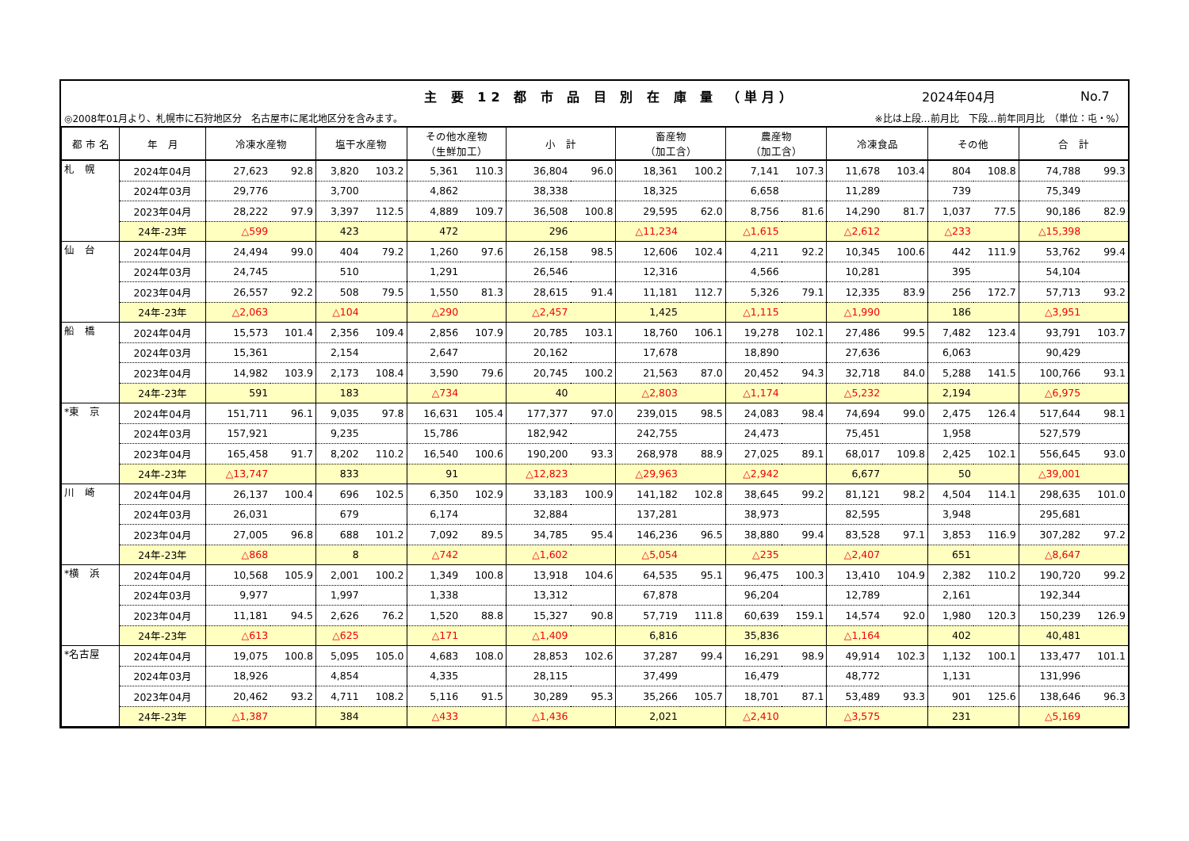主 要 12 都 市 品 目 別 在 庫 量 （単月）
2024年04月 No.7
◎2008年01月より、札幌市に石狩地区分　名古屋市に尾北地区分を含みます。 ※比は上段…前月比　下段…前年同月比　（単位：屯・%）
| 都 市 名 | 年 月 | 冷凍水産物 | | 塩干水産物 | | その他水産物 （生鮮加工） | | 小 計 | | 畜産物 （加工含） | | 農産物 （加工含） | | 冷凍食品 | | その他 | | 合 計 | |
| --- | --- | --- | --- | --- | --- | --- | --- | --- | --- | --- | --- | --- | --- | --- | --- | --- | --- | --- | --- |
| 札 幌 | 2024年04月 | 27,623 | 92.8 | 3,820 | 103.2 | 5,361 | 110.3 | 36,804 | 96.0 | 18,361 | 100.2 | 7,141 | 107.3 | 11,678 | 103.4 | 804 | 108.8 | 74,788 | 99.3 |
| | 2024年03月 | 29,776 | | 3,700 | | 4,862 | | 38,338 | | 18,325 | | 6,658 | | 11,289 | | 739 | | 75,349 | |
| | 2023年04月 | 28,222 | 97.9 | 3,397 | 112.5 | 4,889 | 109.7 | 36,508 | 100.8 | 29,595 | 62.0 | 8,756 | 81.6 | 14,290 | 81.7 | 1,037 | 77.5 | 90,186 | 82.9 |
| | 24年-23年 | △599 | | 423 | | 472 | | 296 | | △11,234 | | △1,615 | | △2,612 | | △233 | | △15,398 | |
| 仙 台 | 2024年04月 | 24,494 | 99.0 | 404 | 79.2 | 1,260 | 97.6 | 26,158 | 98.5 | 12,606 | 102.4 | 4,211 | 92.2 | 10,345 | 100.6 | 442 | 111.9 | 53,762 | 99.4 |
| | 2024年03月 | 24,745 | | 510 | | 1,291 | | 26,546 | | 12,316 | | 4,566 | | 10,281 | | 395 | | 54,104 | |
| | 2023年04月 | 26,557 | 92.2 | 508 | 79.5 | 1,550 | 81.3 | 28,615 | 91.4 | 11,181 | 112.7 | 5,326 | 79.1 | 12,335 | 83.9 | 256 | 172.7 | 57,713 | 93.2 |
| | 24年-23年 | △2,063 | | △104 | | △290 | | △2,457 | | 1,425 | | △1,115 | | △1,990 | | 186 | | △3,951 | |
| 船 橋 | 2024年04月 | 15,573 | 101.4 | 2,356 | 109.4 | 2,856 | 107.9 | 20,785 | 103.1 | 18,760 | 106.1 | 19,278 | 102.1 | 27,486 | 99.5 | 7,482 | 123.4 | 93,791 | 103.7 |
| | 2024年03月 | 15,361 | | 2,154 | | 2,647 | | 20,162 | | 17,678 | | 18,890 | | 27,636 | | 6,063 | | 90,429 | |
| | 2023年04月 | 14,982 | 103.9 | 2,173 | 108.4 | 3,590 | 79.6 | 20,745 | 100.2 | 21,563 | 87.0 | 20,452 | 94.3 | 32,718 | 84.0 | 5,288 | 141.5 | 100,766 | 93.1 |
| | 24年-23年 | 591 | | 183 | | △734 | | 40 | | △2,803 | | △1,174 | | △5,232 | | 2,194 | | △6,975 | |
| *東 京 | 2024年04月 | 151,711 | 96.1 | 9,035 | 97.8 | 16,631 | 105.4 | 177,377 | 97.0 | 239,015 | 98.5 | 24,083 | 98.4 | 74,694 | 99.0 | 2,475 | 126.4 | 517,644 | 98.1 |
| | 2024年03月 | 157,921 | | 9,235 | | 15,786 | | 182,942 | | 242,755 | | 24,473 | | 75,451 | | 1,958 | | 527,579 | |
| | 2023年04月 | 165,458 | 91.7 | 8,202 | 110.2 | 16,540 | 100.6 | 190,200 | 93.3 | 268,978 | 88.9 | 27,025 | 89.1 | 68,017 | 109.8 | 2,425 | 102.1 | 556,645 | 93.0 |
| | 24年-23年 | △13,747 | | 833 | | 91 | | △12,823 | | △29,963 | | △2,942 | | 6,677 | | 50 | | △39,001 | |
| 川 崎 | 2024年04月 | 26,137 | 100.4 | 696 | 102.5 | 6,350 | 102.9 | 33,183 | 100.9 | 141,182 | 102.8 | 38,645 | 99.2 | 81,121 | 98.2 | 4,504 | 114.1 | 298,635 | 101.0 |
| | 2024年03月 | 26,031 | | 679 | | 6,174 | | 32,884 | | 137,281 | | 38,973 | | 82,595 | | 3,948 | | 295,681 | |
| | 2023年04月 | 27,005 | 96.8 | 688 | 101.2 | 7,092 | 89.5 | 34,785 | 95.4 | 146,236 | 96.5 | 38,880 | 99.4 | 83,528 | 97.1 | 3,853 | 116.9 | 307,282 | 97.2 |
| | 24年-23年 | △868 | | 8 | | △742 | | △1,602 | | △5,054 | | △235 | | △2,407 | | 651 | | △8,647 | |
| *横 浜 | 2024年04月 | 10,568 | 105.9 | 2,001 | 100.2 | 1,349 | 100.8 | 13,918 | 104.6 | 64,535 | 95.1 | 96,475 | 100.3 | 13,410 | 104.9 | 2,382 | 110.2 | 190,720 | 99.2 |
| | 2024年03月 | 9,977 | | 1,997 | | 1,338 | | 13,312 | | 67,878 | | 96,204 | | 12,789 | | 2,161 | | 192,344 | |
| | 2023年04月 | 11,181 | 94.5 | 2,626 | 76.2 | 1,520 | 88.8 | 15,327 | 90.8 | 57,719 | 111.8 | 60,639 | 159.1 | 14,574 | 92.0 | 1,980 | 120.3 | 150,239 | 126.9 |
| | 24年-23年 | △613 | | △625 | | △171 | | △1,409 | | 6,816 | | 35,836 | | △1,164 | | 402 | | 40,481 | |
| *名古屋 | 2024年04月 | 19,075 | 100.8 | 5,095 | 105.0 | 4,683 | 108.0 | 28,853 | 102.6 | 37,287 | 99.4 | 16,291 | 98.9 | 49,914 | 102.3 | 1,132 | 100.1 | 133,477 | 101.1 |
| | 2024年03月 | 18,926 | | 4,854 | | 4,335 | | 28,115 | | 37,499 | | 16,479 | | 48,772 | | 1,131 | | 131,996 | |
| | 2023年04月 | 20,462 | 93.2 | 4,711 | 108.2 | 5,116 | 91.5 | 30,289 | 95.3 | 35,266 | 105.7 | 18,701 | 87.1 | 53,489 | 93.3 | 901 | 125.6 | 138,646 | 96.3 |
| | 24年-23年 | △1,387 | | 384 | | △433 | | △1,436 | | 2,021 | | △2,410 | | △3,575 | | 231 | | △5,169 | |